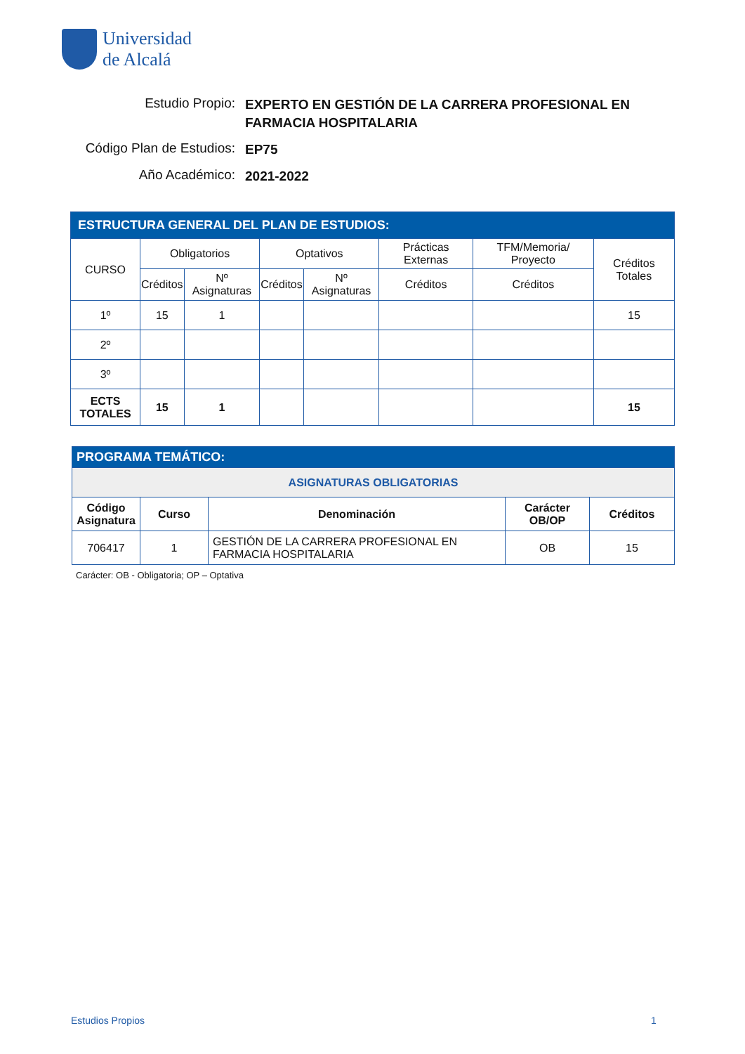Universidad
de Alcalá
Estudio Propio: EXPERTO EN GESTIÓN DE LA CARRERA PROFESIONAL EN FARMACIA HOSPITALARIA
Código Plan de Estudios: EP75
Año Académico: 2021-2022
| ESTRUCTURA GENERAL DEL PLAN DE ESTUDIOS: | | | | | | | |
| --- | --- | --- | --- | --- | --- | --- | --- |
| CURSO | Obligatorios | | Optativos | | Prácticas Externas | TFM/Memoria/ Proyecto | Créditos Totales |
| | Créditos | Nº Asignaturas | Créditos | Nº Asignaturas | Créditos | Créditos | |
| 1º | 15 | 1 | | | | | 15 |
| 2º | | | | | | | |
| 3º | | | | | | | |
| ECTS TOTALES | 15 | 1 | | | | | 15 |
| PROGRAMA TEMÁTICO: | | | | |
| --- | --- | --- | --- | --- |
| ASIGNATURAS OBLIGATORIAS | | | | |
| Código Asignatura | Curso | Denominación | Carácter OB/OP | Créditos |
| 706417 | 1 | GESTIÓN DE LA CARRERA PROFESIONAL EN FARMACIA HOSPITALARIA | OB | 15 |
Carácter: OB - Obligatoria; OP – Optativa
Estudios Propios 1